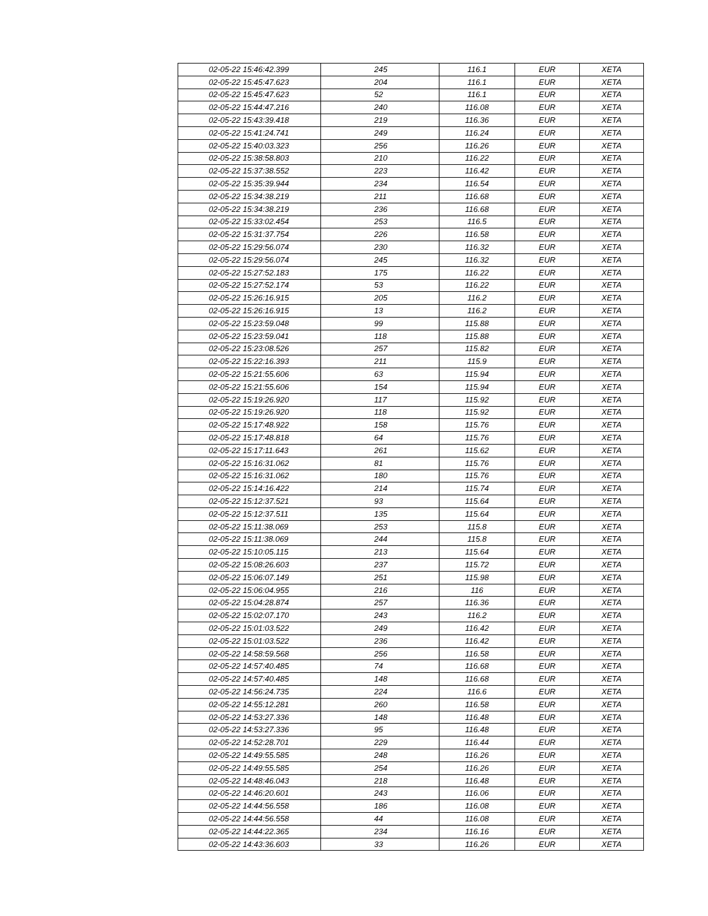| 02-05-22 15:46:42.399 | 245 | 116.1 | EUR | XETA |
| 02-05-22 15:45:47.623 | 204 | 116.1 | EUR | XETA |
| 02-05-22 15:45:47.623 | 52 | 116.1 | EUR | XETA |
| 02-05-22 15:44:47.216 | 240 | 116.08 | EUR | XETA |
| 02-05-22 15:43:39.418 | 219 | 116.36 | EUR | XETA |
| 02-05-22 15:41:24.741 | 249 | 116.24 | EUR | XETA |
| 02-05-22 15:40:03.323 | 256 | 116.26 | EUR | XETA |
| 02-05-22 15:38:58.803 | 210 | 116.22 | EUR | XETA |
| 02-05-22 15:37:38.552 | 223 | 116.42 | EUR | XETA |
| 02-05-22 15:35:39.944 | 234 | 116.54 | EUR | XETA |
| 02-05-22 15:34:38.219 | 211 | 116.68 | EUR | XETA |
| 02-05-22 15:34:38.219 | 236 | 116.68 | EUR | XETA |
| 02-05-22 15:33:02.454 | 253 | 116.5 | EUR | XETA |
| 02-05-22 15:31:37.754 | 226 | 116.58 | EUR | XETA |
| 02-05-22 15:29:56.074 | 230 | 116.32 | EUR | XETA |
| 02-05-22 15:29:56.074 | 245 | 116.32 | EUR | XETA |
| 02-05-22 15:27:52.183 | 175 | 116.22 | EUR | XETA |
| 02-05-22 15:27:52.174 | 53 | 116.22 | EUR | XETA |
| 02-05-22 15:26:16.915 | 205 | 116.2 | EUR | XETA |
| 02-05-22 15:26:16.915 | 13 | 116.2 | EUR | XETA |
| 02-05-22 15:23:59.048 | 99 | 115.88 | EUR | XETA |
| 02-05-22 15:23:59.041 | 118 | 115.88 | EUR | XETA |
| 02-05-22 15:23:08.526 | 257 | 115.82 | EUR | XETA |
| 02-05-22 15:22:16.393 | 211 | 115.9 | EUR | XETA |
| 02-05-22 15:21:55.606 | 63 | 115.94 | EUR | XETA |
| 02-05-22 15:21:55.606 | 154 | 115.94 | EUR | XETA |
| 02-05-22 15:19:26.920 | 117 | 115.92 | EUR | XETA |
| 02-05-22 15:19:26.920 | 118 | 115.92 | EUR | XETA |
| 02-05-22 15:17:48.922 | 158 | 115.76 | EUR | XETA |
| 02-05-22 15:17:48.818 | 64 | 115.76 | EUR | XETA |
| 02-05-22 15:17:11.643 | 261 | 115.62 | EUR | XETA |
| 02-05-22 15:16:31.062 | 81 | 115.76 | EUR | XETA |
| 02-05-22 15:16:31.062 | 180 | 115.76 | EUR | XETA |
| 02-05-22 15:14:16.422 | 214 | 115.74 | EUR | XETA |
| 02-05-22 15:12:37.521 | 93 | 115.64 | EUR | XETA |
| 02-05-22 15:12:37.511 | 135 | 115.64 | EUR | XETA |
| 02-05-22 15:11:38.069 | 253 | 115.8 | EUR | XETA |
| 02-05-22 15:11:38.069 | 244 | 115.8 | EUR | XETA |
| 02-05-22 15:10:05.115 | 213 | 115.64 | EUR | XETA |
| 02-05-22 15:08:26.603 | 237 | 115.72 | EUR | XETA |
| 02-05-22 15:06:07.149 | 251 | 115.98 | EUR | XETA |
| 02-05-22 15:06:04.955 | 216 | 116 | EUR | XETA |
| 02-05-22 15:04:28.874 | 257 | 116.36 | EUR | XETA |
| 02-05-22 15:02:07.170 | 243 | 116.2 | EUR | XETA |
| 02-05-22 15:01:03.522 | 249 | 116.42 | EUR | XETA |
| 02-05-22 15:01:03.522 | 236 | 116.42 | EUR | XETA |
| 02-05-22 14:58:59.568 | 256 | 116.58 | EUR | XETA |
| 02-05-22 14:57:40.485 | 74 | 116.68 | EUR | XETA |
| 02-05-22 14:57:40.485 | 148 | 116.68 | EUR | XETA |
| 02-05-22 14:56:24.735 | 224 | 116.6 | EUR | XETA |
| 02-05-22 14:55:12.281 | 260 | 116.58 | EUR | XETA |
| 02-05-22 14:53:27.336 | 148 | 116.48 | EUR | XETA |
| 02-05-22 14:53:27.336 | 95 | 116.48 | EUR | XETA |
| 02-05-22 14:52:28.701 | 229 | 116.44 | EUR | XETA |
| 02-05-22 14:49:55.585 | 248 | 116.26 | EUR | XETA |
| 02-05-22 14:49:55.585 | 254 | 116.26 | EUR | XETA |
| 02-05-22 14:48:46.043 | 218 | 116.48 | EUR | XETA |
| 02-05-22 14:46:20.601 | 243 | 116.06 | EUR | XETA |
| 02-05-22 14:44:56.558 | 186 | 116.08 | EUR | XETA |
| 02-05-22 14:44:56.558 | 44 | 116.08 | EUR | XETA |
| 02-05-22 14:44:22.365 | 234 | 116.16 | EUR | XETA |
| 02-05-22 14:43:36.603 | 33 | 116.26 | EUR | XETA |